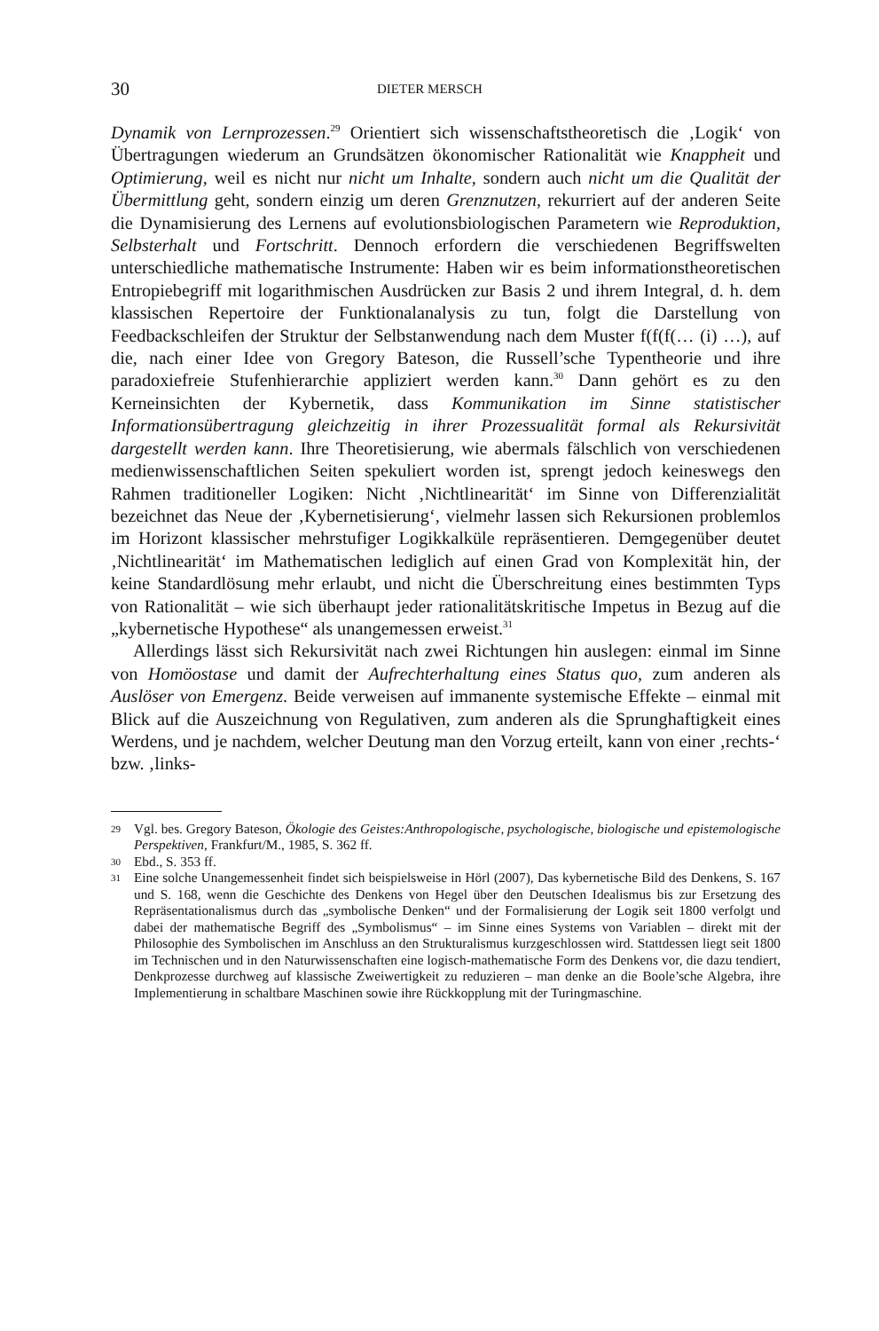30 DIETER MERSCH
Dynamik von Lernprozessen.<sup>29</sup> Orientiert sich wissenschaftstheoretisch die ‚Logik‘ von Übertragungen wiederum an Grundsätzen ökonomischer Rationalität wie Knappheit und Optimierung, weil es nicht nur nicht um Inhalte, sondern auch nicht um die Qualität der Übermittlung geht, sondern einzig um deren Grenznutzen, rekurriert auf der anderen Seite die Dynamisierung des Lernens auf evolutionsbiologischen Parametern wie Reproduktion, Selbsterhalt und Fortschritt. Dennoch erfordern die verschiedenen Begriffswelten unterschiedliche mathematische Instrumente: Haben wir es beim informationstheoretischen Entropiebegriff mit logarithmischen Ausdrücken zur Basis 2 und ihrem Integral, d. h. dem klassischen Repertoire der Funktionalanalysis zu tun, folgt die Darstellung von Feedbackschleifen der Struktur der Selbstanwendung nach dem Muster f(f(f(… (i) …), auf die, nach einer Idee von Gregory Bateson, die Russell’sche Typentheorie und ihre paradoxiefreie Stufenhierarchie appliziert werden kann.<sup>30</sup> Dann gehört es zu den Kerneinsichten der Kybernetik, dass Kommunikation im Sinne statistischer Informationsübertragung gleichzeitig in ihrer Prozessualität formal als Rekursivität dargestellt werden kann. Ihre Theoretisierung, wie abermals fälschlich von verschiedenen medienwissenschaftlichen Seiten spekuliert worden ist, sprengt jedoch keineswegs den Rahmen traditioneller Logiken: Nicht ‚Nichtlinearität‘ im Sinne von Differenzialität bezeichnet das Neue der ‚Kybernetisierung‘, vielmehr lassen sich Rekursionen problemlos im Horizont klassischer mehrstufiger Logikkalküle repräsentieren. Demgegenüber deutet ‚Nichtlinearität‘ im Mathematischen lediglich auf einen Grad von Komplexität hin, der keine Standardlösung mehr erlaubt, und nicht die Überschreitung eines bestimmten Typs von Rationalität – wie sich überhaupt jeder rationalitätskritische Impetus in Bezug auf die „kybernetische Hypothese“ als unangemessen erweist.<sup>31</sup>
Allerdings lässt sich Rekursivität nach zwei Richtungen hin auslegen: einmal im Sinne von Homöostase und damit der Aufrechterhaltung eines Status quo, zum anderen als Auslöser von Emergenz. Beide verweisen auf immanente systemische Effekte – einmal mit Blick auf die Auszeichnung von Regulativen, zum anderen als die Sprunghaftigkeit eines Werdens, und je nachdem, welcher Deutung man den Vorzug erteilt, kann von einer ‚rechts-‘ bzw. ‚links-
29 Vgl. bes. Gregory Bateson, Ökologie des Geistes:Anthropologische, psychologische, biologische und epistemologische Perspektiven, Frankfurt/M., 1985, S. 362 ff.
30 Ebd., S. 353 ff.
31 Eine solche Unangemessenheit findet sich beispielsweise in Hörl (2007), Das kybernetische Bild des Denkens, S. 167 und S. 168, wenn die Geschichte des Denkens von Hegel über den Deutschen Idealismus bis zur Ersetzung des Repräsentationalismus durch das „symbolische Denken“ und der Formalisierung der Logik seit 1800 verfolgt und dabei der mathematische Begriff des „Symbolismus“ – im Sinne eines Systems von Variablen – direkt mit der Philosophie des Symbolischen im Anschluss an den Strukturalismus kurzgeschlossen wird. Stattdessen liegt seit 1800 im Technischen und in den Naturwissenschaften eine logisch-mathematische Form des Denkens vor, die dazu tendiert, Denkprozesse durchweg auf klassische Zweiwertigkeit zu reduzieren – man denke an die Boole’sche Algebra, ihre Implementierung in schaltbare Maschinen sowie ihre Rückkopplung mit der Turingmaschine.